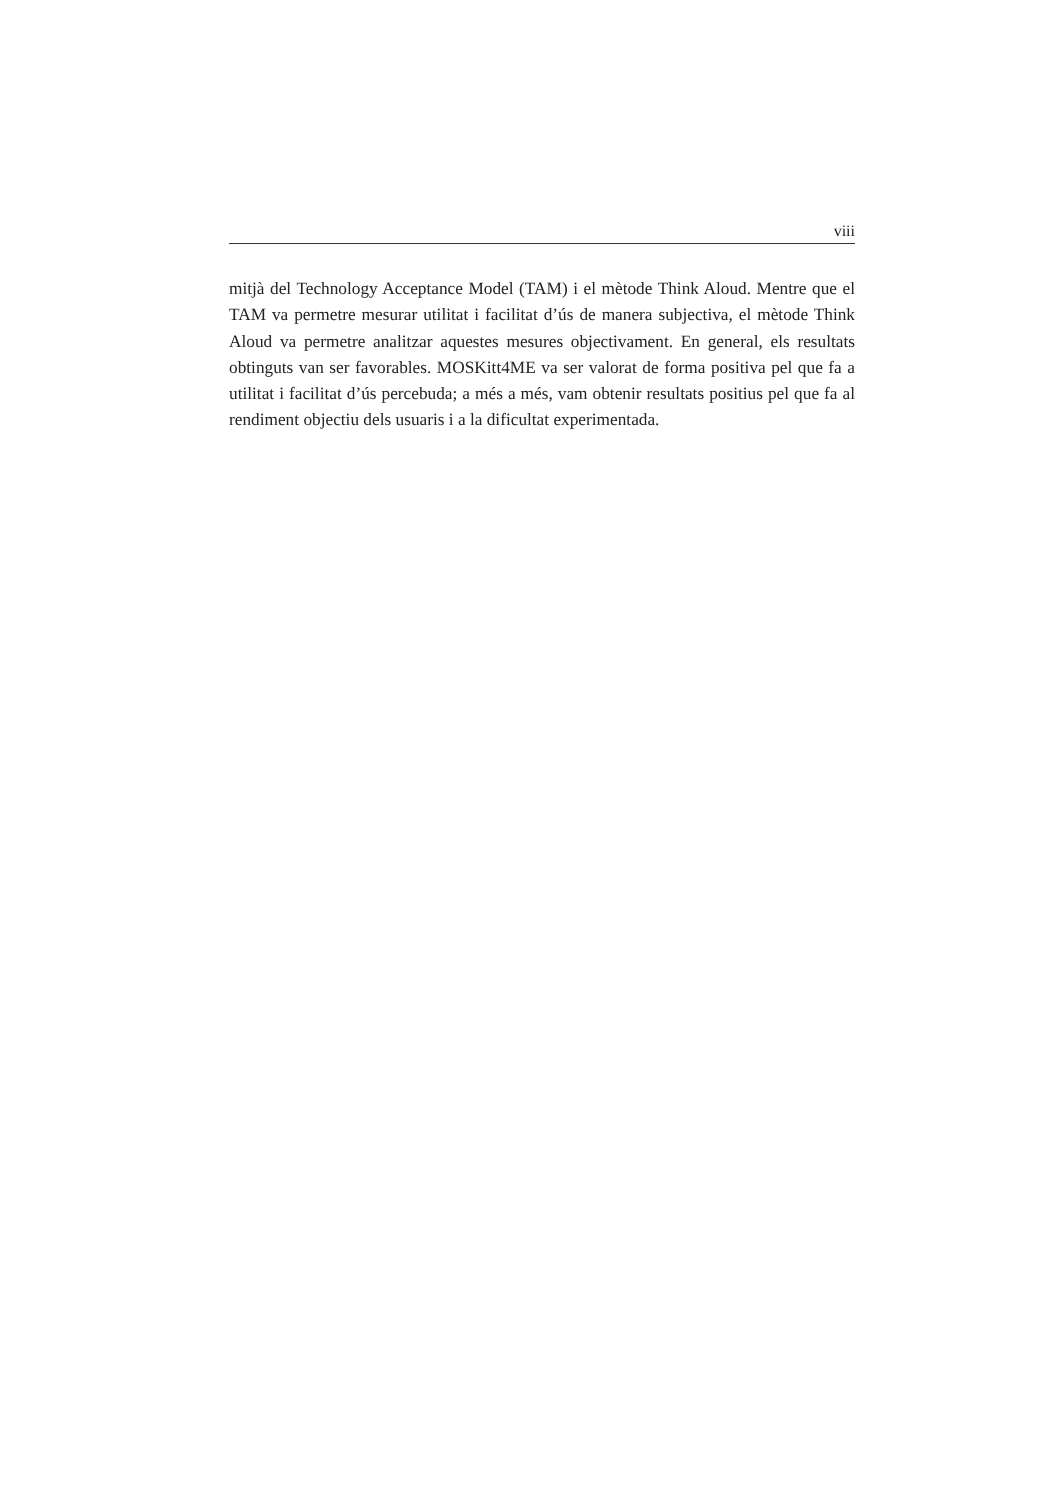viii
mitjà del Technology Acceptance Model (TAM) i el mètode Think Aloud. Mentre que el TAM va permetre mesurar utilitat i facilitat d’ús de manera subjectiva, el mètode Think Aloud va permetre analitzar aquestes mesures objectivament. En general, els resultats obtinguts van ser favorables. MOSKitt4ME va ser valorat de forma positiva pel que fa a utilitat i facilitat d’ús percebuda; a més a més, vam obtenir resultats positius pel que fa al rendiment objectiu dels usuaris i a la dificultat experimentada.